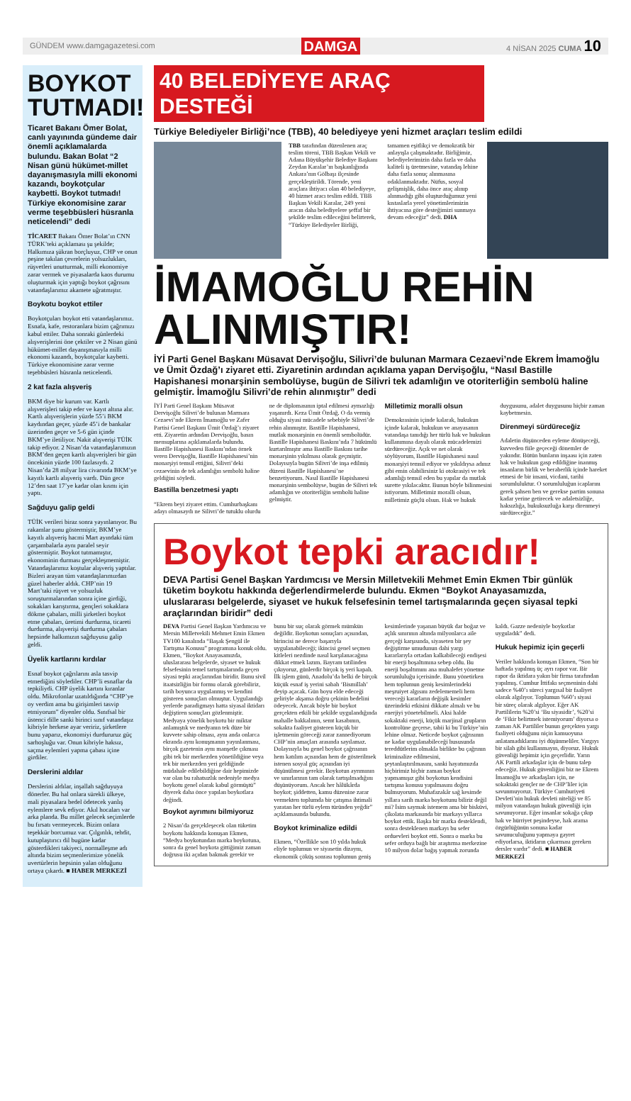GÜNDEM www.damgagazetesi.com DAMGA 4 NİSAN 2025 CUMA 10
BOYKOT TUTMADI!
Ticaret Bakanı Ömer Bolat, canlı yayınında gündeme dair önemli açıklamalarda bulundu. Bakan Bolat “2 Nisan günü hükümet-millet dayanışmasıyla milli ekonomi kazandı, boykotçular kaybetti. Boykot tutmadı! Türkiye ekonomisine zarar verme teşebbüsleri hüsranla neticelendi” dedi
TİCARET Bakanı Ömer Bolat’ın CNN TÜRK’teki açıklaması şu şekilde; Halkımıza şükran borçluyuz, CHP ve onun peşine takılan çevrelerin yolsuzlukları, rüşvetleri unutturmak, milli ekonomiye zarar vermek ve piyasalarda kaos durumu oluşturmak için yaptığı boykot çağrısını vatandaşlarımız akamete uğratmıştır.
Boykotu boykot ettiler
Boykotçuları boykot etti vatandaşlarımız. Esnafa, kafe, restoranlara bizim çağrımızı kabul ettiler. Daha sonraki günlerdeki alışverişlerini öne çektiler ve 2 Nisan günü hükümet-millet dayanışmasıyla milli ekonomi kazandı, boykotçular kaybetti. Türkiye ekonomisine zarar verme teşebbüsleri hüsranla neticelendi.
2 kat fazla alışveriş
BKM diye bir kurum var. Kartlı alışverişleri takip eder ve kayıt altına alır. Kartlı alışverişlerin yüzde 55’i BKM kaydından geçer, yüzde 45’i de bankalar üzerinden geçer ve 5-6 gün içinde BKM’ye iletiliyor. Nakit alışverişi TÜİK takip ediyor. 2 Nisan’da vatandaşlarımızın BKM’den geçen kartlı alışverişleri bir gün öncekinin yüzde 100 fazlasıydı. 2 Nisan’da 28 milyar lira civarında BKM’ye kayıtlı kartlı alışveriş vardı. Dün gece 12’den saat 17’ye kadar olan kısmı için yaptı.
Sağduyu galip geldi
TÜİK verileri biraz sonra yayınlanıyor. Bu rakamlar şunu göstermiştir, BKM’ye kayıtlı alışveriş hacmi Mart ayındaki tüm çarşambalarla aynı paralel seyir göstermiştir. Boykot tutmamıştır, ekonominin durması gerçekleşmemiştir. Vatandaşlarımız koştular alışveriş yaptılar. Bizleri arayan tüm vatandaşlarımızdan güzel haberler aldık. CHP’nin 19 Mart’taki rüşvet ve yolsuzluk soruşturmalarından sonra içine girdiği, sokakları karıştırma, gençleri sokaklara dökme çabaları, milli şirketleri boykot etme çabaları, üretimi durdurma, ticareti durdurma, alışverişi durdurma çabaları hepsinde halkımızın sağduyusu galip geldi.
Üyelik kartlarını kırdılar
Esnaf boykot çağrılarını asla tasvip etmediğini söylediler. CHP’li esnaflar da tepkiliydi. CHP üyelik kartını kıranlar oldu. Mikrofonlar uzatıldığında “CHP’ye oy verdim ama bu girişimleri tasvip etmiyorum” diyenler oldu. Sınıfsal bir üstenci dille sanki birinci sınıf vatandaşız kibriyle herkese ayar veririz, şirketlere bunu yaparız, ekonomiyi durdururuz güç sarhoşluğu var. Onun kibriyle haksız, saçma eylemleri yapma çabası içine girdiler.
Derslerini aldılar
Derslerini aldılar, inşallah sağduyuya dönerler. Bu hal onlara sürekli ülkeye, mali piyasalara bedel ödetecek yanlış eylemlere sevk ediyor. Akıl hocaları var arka planda. Bu millet gelecek seçimlerde bu fırsatı vermeyecek. Bizim onlara teşekkür borcumuz var. Çılgınlık, tehdit, kutuplaştırıcı dil bugüne kadar gösterdikleri takiyeci, normalleşme adı altında bizim seçmenlerimize yönelik uvertürlerin hepsinin yalan olduğunu ortaya çıkardı. ■ HABER MERKEZİ
40 BELEDİYEYE ARAÇ DESTEĞİ
Türkiye Belediyeler Birliği’nce (TBB), 40 belediyeye yeni hizmet araçları teslim edildi
TBB tarafından düzenlenen araç teslim töreni, TBB Başkan Vekili ve Adana Büyükşehir Belediye Başkanı Zeydan Karalar’ın başkanlığında Ankara’nın Gölbaşı ilçesinde gerçekleştirildi. Törende, yeni araçlara ihtiyacı olan 40 belediyeye, 40 hizmet aracı teslim edildi. TBB Başkan Vekili Karalar, 249 yeni aracın daha belediyelere şeffaf bir şekilde teslim edileceğini belirterek, “Türkiye Belediyeler Birliği, tamamen eşitlikçi ve demokratik bir anlayışla çalışmaktadır. Birliğimiz, belediyelerimizin daha fazla ve daha kaliteli iş üretmesine, vatandaş lehine daha fazla sonuç alınmasına odaklanmaktadır. Nüfus, sosyal gelişmişlik, daha önce araç alınıp alınmadığı gibi oluşturduğumuz yeni kıstaslarla yerel yönetimlerimizin ihtiyacına göre desteğimizi sunmaya devam edeceğiz” dedi. DHA
İMAMOĞLU REHİN ALINMIŞTIR!
İYİ Parti Genel Başkanı Müsavat Dervişoğlu, Silivri’de bulunan Marmara Cezaevi’nde Ekrem İmamoğlu ve Ümit Özdağ’ı ziyaret etti. Ziyaretinin ardından açıklama yapan Dervişoğlu, “Nasıl Bastille Hapishanesi monarşinin sembolüyse, bugün de Silivri tek adamlığın ve otoriterliğin sembolü haline gelmiştir. İmamoğlu Silivri’de rehin alınmıştır” dedi
İYİ Parti Genel Başkanı Müsavat Dervişoğlu Silivri’de bulunan Marmara Cezaevi’nde Ekrem İmamoğlu ve Zafer Partisi Genel Başkanı Ümit Özdağ’ı ziyaret etti. Ziyaretin ardından Dervişoğlu, basın mensuplarına açıklamalarda bulundu. Bastille Hapishanesi Baskını’ndan örnek veren Dervişoğlu, Bastille Hapishanesi’nin monarşiyi temsil ettiğini, Silivri’deki cezaevinin de tek adamlığın sembolü haline geldiğini söyledi.
Bastilla benzetmesi yaptı
“Ekrem beyi ziyaret ettim. Cumhurbaşkanı adayı olmasaydı ne Silivri’de tutuklu olurdu ne de diplomasının iptal edilmesi aymazlığı yaşanırdı. Keza Ümit Özdağ. O da vermiş olduğu siyasi mücadele sebebiyle Silivri’de rehin alınmıştır. Bastille Hapishanesi, mutlak monarşinin en önemli sembolüdür. Bastille Hapishanesi Baskını’nda 7 hükümlü kurtarılmıştır ama Bastille Baskını tarihe monarşinin yıkılması olarak geçmiştir. Dolayısıyla bugün Silivri’de inşa edilmiş düzeni Bastille Hapishanesi’ne benzetiyorum. Nasıl Bastille Hapishanesi monarşinin sembolüyse, bugün de Silivri tek adamlığın ve otoriterliğin sembolü haline gelmiştir.
Milletimiz moralli olsun
Demokrasinin içinde kalarak, hukukun içinde kalarak, hukukun ve anayasanın vatandaşa tanıdığı her türlü hak ve hukukun kullanımına dayalı olarak mücadelemizi sürdüreceğiz. Açık ve net olarak söylüyorum, Bastille Hapishanesi nasıl monarşiyi temsil ediyor ve yıkıldıysa adınız gibi emin olabilirsiniz ki otokrasiyi ve tek adamlığı temsil eden bu yapılar da mutlak surette yıkılacaktır. Bunun böyle bilinmesini istiyorum. Milletimiz moralli olsun, milletimiz güçlü olsun. Hak ve hukuk duygusunu, adalet duygusunu hiçbir zaman kaybetmesin.
Direnmeyi sürdüreceğiz
Adaletin düşünceden eyleme dönüşeceği, kuvveden fiile geçeceği dönemler de yakındır. Bütün bunların inşaası için zaten hak ve hukukun gasp edildiğine inanmış insanların birlik ve beraberlik içinde hareket etmesi de bir insani, vicdani, tarihi sorumluluktur. O sorumluluğun icaplarını gerek şahsen ben ve gerekse partim sonuna kadar yerine getirecek ve adaletsizliğe, haksızlığa, hukuksuzluğa karşı direnmeyi sürdüreceğiz.”
Boykot tepki aracıdır!
DEVA Partisi Genel Başkan Yardımcısı ve Mersin Milletvekili Mehmet Emin Ekmen Tbir günlük tüketim boykotu hakkında değerlendirmelerde bulundu. Ekmen “Boykot Anayasamızda, uluslararası belgelerde, siyaset ve hukuk felsefesinin temel tartışmalarında geçen siyasal tepki araçlarından biridir” dedi
DEVA Partisi Genel Başkan Yardımcısı ve Mersin Milletvekili Mehmet Emin Ekmen TV100 kanalında “Başak Şengül ile Tartışma Konusu” programına konuk oldu. Ekmen, “Boykot Anayasamızda, uluslararası belgelerde, siyaset ve hukuk felsefesinin temel tartışmalarında geçen siyasi tepki araçlarından biridir. Bunu sivil itaatsizliğin bir formu olarak görebiliriz, tarih boyunca uygulanmış ve kendini gösteren sonuçları olmuştur. Uygulandığı yerlerde paradigmayı hatta siyasal iktidarı değiştiren sonuçları gözlenmiştir. Medyaya yönelik boykotu bir miktar anlamıştık ve medyanın tek düze bir kuvvete sahip olması, aynı anda onlarca ekranda aynı konuşmanın yayınlanması, birçok gazetenin aynı manşetle çıkması gibi tek bir merkezden yönetildiğine veya tek bir merkezden yeri geldiğinde müdahale edilebildiğine dair hepimizde var olan bu rahatsızlık nedeniyle medya boykotu genel olarak kabul görmüştü” diyerek daha önce yapılan boykotlara değindi.
Boykot ayrımını bilmiyoruz
2 Nisan’da gerçekleşecek olan tüketim boykotu hakkında konuşan Ekmen, “Medya boykotundan marka boykotuna, sonra da genel boykota gittiğimiz zaman doğrusu iki açıdan bakmak gerekir ve bunu bir suç olarak görmek mümkün değildir. Boykotun sonuçları açısından, birincisi ne derece başarıyla uygulanabileceği; ikincisi genel seçmen kitleleri nezdinde nasıl karşılanacağına dikkat etmek lazım. Bayram tatilinden çıkıyoruz, günlerdir birçok iş yeri kapalı. İlk işlem günü, Anadolu’da belki de birçok küçük esnaf iş yerini sabah ‘Bismillah’ deyip açacak. Gün boyu elde edeceği geliriyle akşama doğru çekinin bedelini ödeyecek. Ancak böyle bir boykot gerçekten etkili bir şekilde uygulandığında mahalle bakkalının, semt kasabının, sokakta faaliyet gösteren küçük bir işletmenin göreceği zarar zannediyorum CHP’nin amaçları arasında sayılamaz. Dolayısıyla bu genel boykot çağrısının hem katılım açısından hem de gösterilmek istenen sosyal güç açısından iyi düşünülmesi gerekir. Boykotun ayrımının ve sınırlarının tam olarak tartışılmadığını düşünüyorum. Ancak her hâlükârda boykot; şiddetten, kamu düzenine zarar vermekten toplumda bir çatışma ihtimali yaratan her türlü eylem türünden yeğdir” açıklamasında bulundu.
Boykot kriminalize edildi
Ekmen, “Özellikle son 10 yılda hukuk eliyle toplumun ve siyasetin dizaynı, ekonomik çöküş sonrası toplumun geniş kesimlerinde yaşanan büyük dar boğaz ve açlık sınırının altında milyonlarca aile gerçeği karşısında, siyaseten bir şey değiştirme umudunun dahi yargı kararlarıyla ortadan kalkabileceği endişesi bir enerji boşaltımına sebep oldu. Bu enerji boşaltımını ana muhalefet yönetme sorumluluğu içerisinde. Bunu yönetirken hem toplumun geniş kesimlerindeki meşruiyet algısını zedelememeli hem vereceği kararların değişik kesimler üzerindeki etkisini dikkate almalı ve bu enerjiyi yönetebilmeli. Aksi halde sokaktaki enerji, küçük marjinal grupların kontrolüne geçerse, tabii ki bu Türkiye’nin lehine olmaz. Neticede boykot çağrısının ne kadar uygulanabileceği hususunda tereddütlerim olmakla birlikte bu çağrının kriminalize edilmesini, şeytanlaştırılmasını, sanki hayatımızda hiçbirimiz hiçbir zaman boykot yapmamışız gibi boykotun kendisini tartışma konusu yapılmasını doğru bulmuyorum. Muhafazakâr sağ kesimde yıllara sarih marka boykotunu biliriz değil mi? İsim saymak istemem ama bir bisküvi, çikolata markasında bir markayı yıllarca boykot ettik. Başka bir marka desteklendi, sonra desteklenen markayı bu sefer orduevleri boykot etti. Sonra o marka bu sefer orduya bağlı bir araştırma merkezine 10 milyon dolar bağış yapmak zorunda kaldı. Gazze nedeniyle boykotlar uyguladık” dedi.
Hukuk hepimiz için geçerli
Veriler hakkında konuşan Ekmen, “Son bir haftada yapılmış üç ayrı rapor var. Bir rapor da iktidara yakın bir firma tarafından yapılmış. Cumhur İttifakı seçmeninin dahi sadece %40’ı süreci yargısal bir faaliyet olarak algılıyor. Toplumun %60’ı siyasi bir süreç olarak algılıyor. Eğer AK Partililerin %20’si ‘Bu siyasidir’, %20’si de ‘Fikir belirtmek istemiyorum’ diyorsa o zaman AK Partililer bunun gerçekten yargı faaliyeti olduğunu niçin kamuoyuna anlatamadıklarını iyi düşünmeliler. Yargıyı bir silah gibi kullanmayın, diyoruz. Hukuk güvenliği hepimiz için geçerlidir. Yarın AK Partili arkadaşlar için de bunu talep edeceğiz. Hukuk güvenliğini biz ne Ekrem İmamoğlu ve arkadaşları için, ne sokaktaki gençler ne de CHP’liler için savunmuyoruz. Türkiye Cumhuriyeti Devleti’nin hukuk devleti niteliği ve 85 milyon vatandaşın hukuk güvenliği için savunuyoruz. Eğer insanlar sokağa çıkıp hak ve hürriyet peşindeyse, hak arama özgürlüğünün sonuna kadar savunuculuğunu yapmaya gayret ediyorlarsa, iktidarın çıkarması gereken dersler vardır” dedi. ■ HABER MERKEZİ